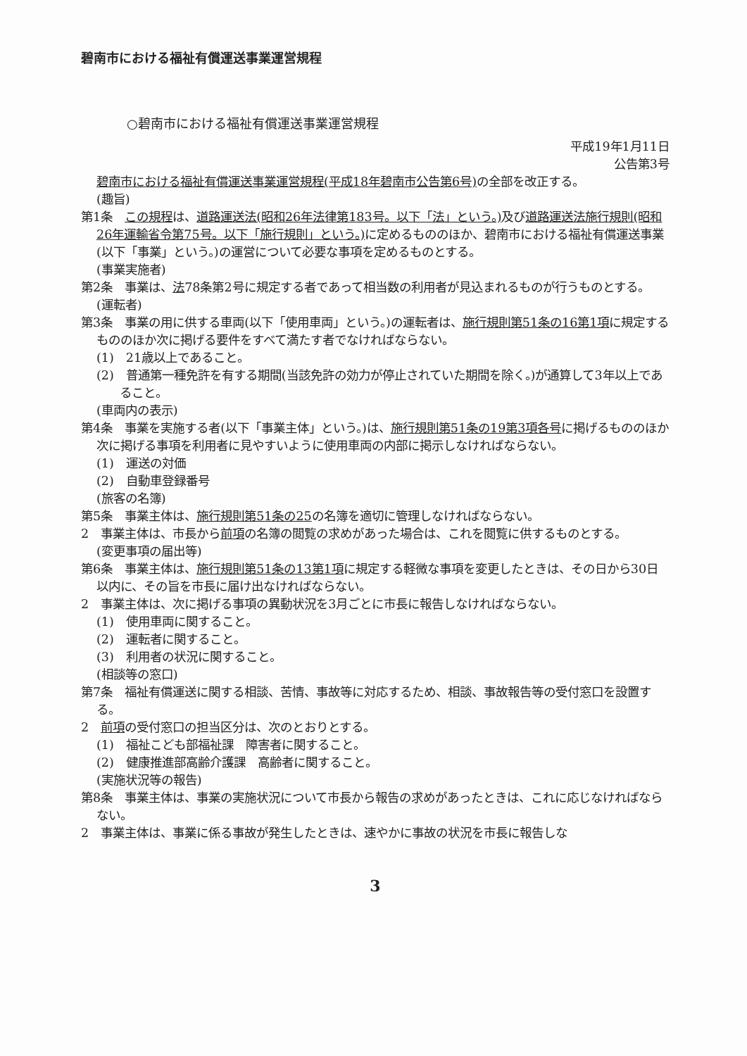碧南市における福祉有償運送事業運営規程
○碧南市における福祉有償運送事業運営規程
平成19年1月11日
公告第3号
碧南市における福祉有償運送事業運営規程(平成18年碧南市公告第6号) の全部を改正する。
(趣旨)
第1条　この規程は、道路運送法(昭和26年法律第183号。以下「法」という。) 及び道路運送法施行規則(昭和26年運輸省令第75号。以下「施行規則」という。) に定めるもののほか、碧南市における福祉有償運送事業(以下「事業」という。)の運営について必要な事項を定めるものとする。
(事業実施者)
第2条　事業は、法78条第2号に規定する者であって相当数の利用者が見込まれるものが行うものとする。
(運転者)
第3条　事業の用に供する車両(以下「使用車両」という。)の運転者は、施行規則第51条の16第1項に規定するもののほか次に掲げる要件をすべて満たす者でなければならない。
(1)　21歳以上であること。
(2)　普通第一種免許を有する期間(当該免許の効力が停止されていた期間を除く。)が通算して3年以上であること。
(車両内の表示)
第4条　事業を実施する者(以下「事業主体」という。)は、施行規則第51条の19第3項各号に掲げるもののほか次に掲げる事項を利用者に見やすいように使用車両の内部に掲示しなければならない。
(1)　運送の対価
(2)　自動車登録番号
(旅客の名簿)
第5条　事業主体は、施行規則第51条の25の名簿を適切に管理しなければならない。
2　事業主体は、市長から前項の名簿の閲覧の求めがあった場合は、これを閲覧に供するものとする。
(変更事項の届出等)
第6条　事業主体は、施行規則第51条の13第1項に規定する軽微な事項を変更したときは、その日から30日以内に、その旨を市長に届け出なければならない。
2　事業主体は、次に掲げる事項の異動状況を3月ごとに市長に報告しなければならない。
(1)　使用車両に関すること。
(2)　運転者に関すること。
(3)　利用者の状況に関すること。
(相談等の窓口)
第7条　福祉有償運送に関する相談、苦情、事故等に対応するため、相談、事故報告等の受付窓口を設置する。
2　前項の受付窓口の担当区分は、次のとおりとする。
(1)　福祉こども部福祉課　障害者に関すること。
(2)　健康推進部高齢介護課　高齢者に関すること。
(実施状況等の報告)
第8条　事業主体は、事業の実施状況について市長から報告の求めがあったときは、これに応じなければならない。
2　事業主体は、事業に係る事故が発生したときは、速やかに事故の状況を市長に報告しな
3